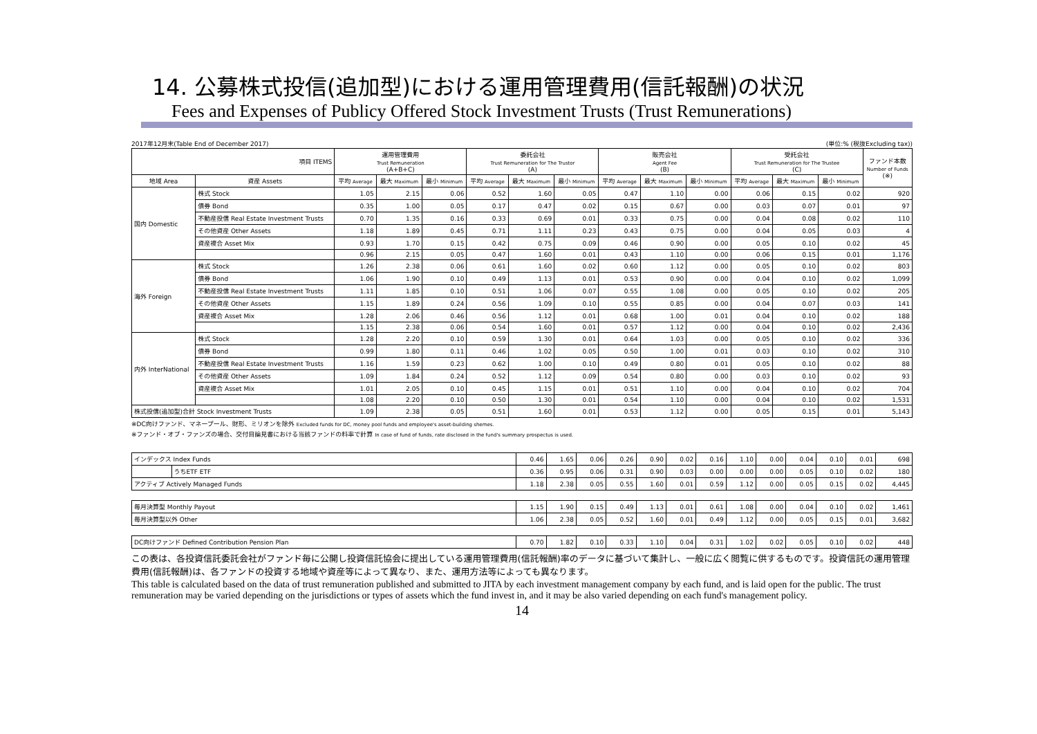14. 公募株式投信(追加型)における運用管理費用(信託報酬)の状況
Fees and Expenses of Publicy Offered Stock Investment Trusts (Trust Remunerations)
2017年12月末(Table End of December 2017) (単位:% (税抜Excluding tax))
| 項目 ITEMS | | 運用管理費用 Trust Remuneration (A+B+C) | | | 委託会社 Trust Remuneration for The Trustor (A) | | | 販売会社 Agent Fee (B) | | | 受託会社 Trust Remuneration for The Trustee (C) | | | ファンド本数 Number of Funds (※) |
| --- | --- | --- | --- | --- | --- | --- | --- | --- | --- | --- | --- | --- | --- | --- |
| 地域 Area | 資産 Assets | 平均 Average | 最大 Maximum | 最小 Minimum | 平均 Average | 最大 Maximum | 最小 Minimum | 平均 Average | 最大 Maximum | 最小 Minimum | 平均 Average | 最大 Maximum | 最小 Minimum | |
| 国内 Domestic | 株式 Stock | 1.05 | 2.15 | 0.06 | 0.52 | 1.60 | 0.05 | 0.47 | 1.10 | 0.00 | 0.06 | 0.15 | 0.02 | 920 |
| | 債券 Bond | 0.35 | 1.00 | 0.05 | 0.17 | 0.47 | 0.02 | 0.15 | 0.67 | 0.00 | 0.03 | 0.07 | 0.01 | 97 |
| | 不動産投信 Real Estate Investment Trusts | 0.70 | 1.35 | 0.16 | 0.33 | 0.69 | 0.01 | 0.33 | 0.75 | 0.00 | 0.04 | 0.08 | 0.02 | 110 |
| | その他資産 Other Assets | 1.18 | 1.89 | 0.45 | 0.71 | 1.11 | 0.23 | 0.43 | 0.75 | 0.00 | 0.04 | 0.05 | 0.03 | 4 |
| | 資産複合 Asset Mix | 0.93 | 1.70 | 0.15 | 0.42 | 0.75 | 0.09 | 0.46 | 0.90 | 0.00 | 0.05 | 0.10 | 0.02 | 45 |
| | | 0.96 | 2.15 | 0.05 | 0.47 | 1.60 | 0.01 | 0.43 | 1.10 | 0.00 | 0.06 | 0.15 | 0.01 | 1,176 |
| 海外 Foreign | 株式 Stock | 1.26 | 2.38 | 0.06 | 0.61 | 1.60 | 0.02 | 0.60 | 1.12 | 0.00 | 0.05 | 0.10 | 0.02 | 803 |
| | 債券 Bond | 1.06 | 1.90 | 0.10 | 0.49 | 1.13 | 0.01 | 0.53 | 0.90 | 0.00 | 0.04 | 0.10 | 0.02 | 1,099 |
| | 不動産投信 Real Estate Investment Trusts | 1.11 | 1.85 | 0.10 | 0.51 | 1.06 | 0.07 | 0.55 | 1.08 | 0.00 | 0.05 | 0.10 | 0.02 | 205 |
| | その他資産 Other Assets | 1.15 | 1.89 | 0.24 | 0.56 | 1.09 | 0.10 | 0.55 | 0.85 | 0.00 | 0.04 | 0.07 | 0.03 | 141 |
| | 資産複合 Asset Mix | 1.28 | 2.06 | 0.46 | 0.56 | 1.12 | 0.01 | 0.68 | 1.00 | 0.01 | 0.04 | 0.10 | 0.02 | 188 |
| | | 1.15 | 2.38 | 0.06 | 0.54 | 1.60 | 0.01 | 0.57 | 1.12 | 0.00 | 0.04 | 0.10 | 0.02 | 2,436 |
| 内外 InterNational | 株式 Stock | 1.28 | 2.20 | 0.10 | 0.59 | 1.30 | 0.01 | 0.64 | 1.03 | 0.00 | 0.05 | 0.10 | 0.02 | 336 |
| | 債券 Bond | 0.99 | 1.80 | 0.11 | 0.46 | 1.02 | 0.05 | 0.50 | 1.00 | 0.01 | 0.03 | 0.10 | 0.02 | 310 |
| | 不動産投信 Real Estate Investment Trusts | 1.16 | 1.59 | 0.23 | 0.62 | 1.00 | 0.10 | 0.49 | 0.80 | 0.01 | 0.05 | 0.10 | 0.02 | 88 |
| | その他資産 Other Assets | 1.09 | 1.84 | 0.24 | 0.52 | 1.12 | 0.09 | 0.54 | 0.80 | 0.00 | 0.03 | 0.10 | 0.02 | 93 |
| | 資産複合 Asset Mix | 1.01 | 2.05 | 0.10 | 0.45 | 1.15 | 0.01 | 0.51 | 1.10 | 0.00 | 0.04 | 0.10 | 0.02 | 704 |
| | | 1.08 | 2.20 | 0.10 | 0.50 | 1.30 | 0.01 | 0.54 | 1.10 | 0.00 | 0.04 | 0.10 | 0.02 | 1,531 |
| 株式投信(追加型)合計 Stock Investment Trusts | | 1.09 | 2.38 | 0.05 | 0.51 | 1.60 | 0.01 | 0.53 | 1.12 | 0.00 | 0.05 | 0.15 | 0.01 | 5,143 |
※DC向けファンド、マネープール、財形、ミリオンを除外 Excluded funds for DC, money pool funds and employee's asset-building shemes.
※ファンド・オブ・ファンズの場合、交付目論見書における当該ファンドの料率で計算 In case of fund of funds, rate disclosed in the fund's summary prospectus is used.
| インデックス Index Funds | | 0.46 | 1.65 | 0.06 | 0.26 | 0.90 | 0.02 | 0.16 | 1.10 | 0.00 | 0.04 | 0.10 | 0.01 | 698 |
| | うちETF ETF | 0.36 | 0.95 | 0.06 | 0.31 | 0.90 | 0.03 | 0.00 | 0.00 | 0.00 | 0.05 | 0.10 | 0.02 | 180 |
| アクティブ Actively Managed Funds | | 1.18 | 2.38 | 0.05 | 0.55 | 1.60 | 0.01 | 0.59 | 1.12 | 0.00 | 0.05 | 0.15 | 0.02 | 4,445 |
| 毎月決算型 Monthly Payout | | 1.15 | 1.90 | 0.15 | 0.49 | 1.13 | 0.01 | 0.61 | 1.08 | 0.00 | 0.04 | 0.10 | 0.02 | 1,461 |
| 毎月決算型以外 Other | | 1.06 | 2.38 | 0.05 | 0.52 | 1.60 | 0.01 | 0.49 | 1.12 | 0.00 | 0.05 | 0.15 | 0.01 | 3,682 |
| DC向けファンド Defined Contribution Pension Plan | | 0.70 | 1.82 | 0.10 | 0.33 | 1.10 | 0.04 | 0.31 | 1.02 | 0.02 | 0.05 | 0.10 | 0.02 | 448 |
この表は、各投資信託委託会社がファンド毎に公開し投資信託協会に提出している運用管理費用(信託報酬)率のデータに基づいて集計し、一般に広く閲覧に供するものです。投資信託の運用管理費用(信託報酬)は、各ファンドの投資する地域や資産等によって異なり、また、運用方法等によっても異なります。
This table is calculated based on the data of trust remuneration published and submitted to JITA by each investment management company by each fund, and is laid open for the public. The trust remuneration may be varied depending on the jurisdictions or types of assets which the fund invest in, and it may be also varied depending on each fund's management policy.
14